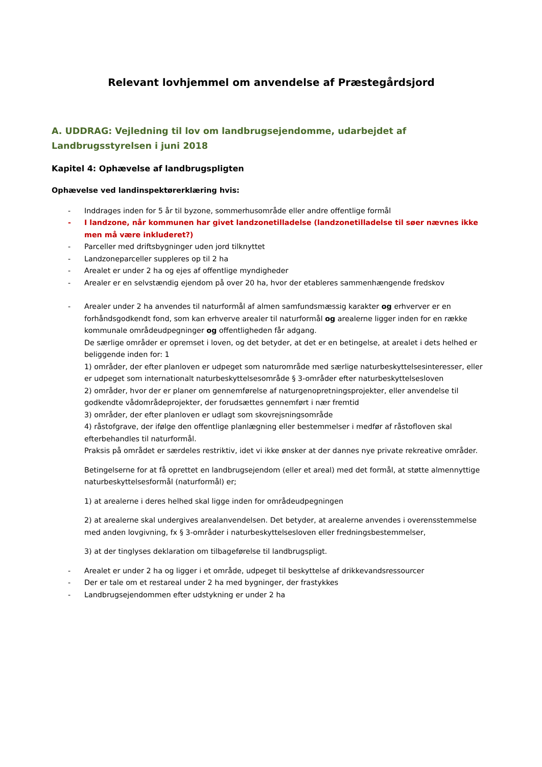Relevant lovhjemmel om anvendelse af Præstegårdsjord
A. UDDRAG: Vejledning til lov om landbrugsejendomme, udarbejdet af Landbrugsstyrelsen i juni 2018
Kapitel 4: Ophævelse af landbrugspligten
Ophævelse ved landinspektørerklæring hvis:
- Inddrages inden for 5 år til byzone, sommerhusområde eller andre offentlige formål
- I landzone, når kommunen har givet landzonetilladelse (landzonetilladelse til søer nævnes ikke men må være inkluderet?)
- Parceller med driftsbygninger uden jord tilknyttet
- Landzoneparceller suppleres op til 2 ha
- Arealet er under 2 ha og ejes af offentlige myndigheder
- Arealer er en selvstændig ejendom på over 20 ha, hvor der etableres sammenhængende fredskov
- Arealer under 2 ha anvendes til naturformål af almen samfundsmæssig karakter og erhverver er en forhåndsgodkendt fond, som kan erhverve arealer til naturformål og arealerne ligger inden for en række kommunale områdeudpegninger og offentligheden får adgang.
De særlige områder er opremset i loven, og det betyder, at det er en betingelse, at arealet i dets helhed er beliggende inden for: 1
1) områder, der efter planloven er udpeget som naturområde med særlige naturbeskyttelsesinteresser, eller er udpeget som internationalt naturbeskyttelsesområde § 3-områder efter naturbeskyttelsesloven
2) områder, hvor der er planer om gennemførelse af naturgenopretningsprojekter, eller anvendelse til godkendte vådområdeprojekter, der forudsættes gennemført i nær fremtid
3) områder, der efter planloven er udlagt som skovrejsningsområde
4) råstofgrave, der ifølge den offentlige planlægning eller bestemmelser i medfør af råstofloven skal efterbehandles til naturformål.
Praksis på området er særdeles restriktiv, idet vi ikke ønsker at der dannes nye private rekreative områder.
Betingelserne for at få oprettet en landbrugsejendom (eller et areal) med det formål, at støtte almennyttige naturbeskyttelsesformål (naturformål) er;
1) at arealerne i deres helhed skal ligge inden for områdeudpegningen
2) at arealerne skal undergives arealanvendelsen. Det betyder, at arealerne anvendes i overensstemmelse med anden lovgivning, fx § 3-områder i naturbeskyttelsesloven eller fredningsbestemmelser,
3) at der tinglyses deklaration om tilbageførelse til landbrugspligt.
- Arealet er under 2 ha og ligger i et område, udpeget til beskyttelse af drikkevandsressourcer
- Der er tale om et restareal under 2 ha med bygninger, der frastykkes
- Landbrugsejendommen efter udstykning er under 2 ha